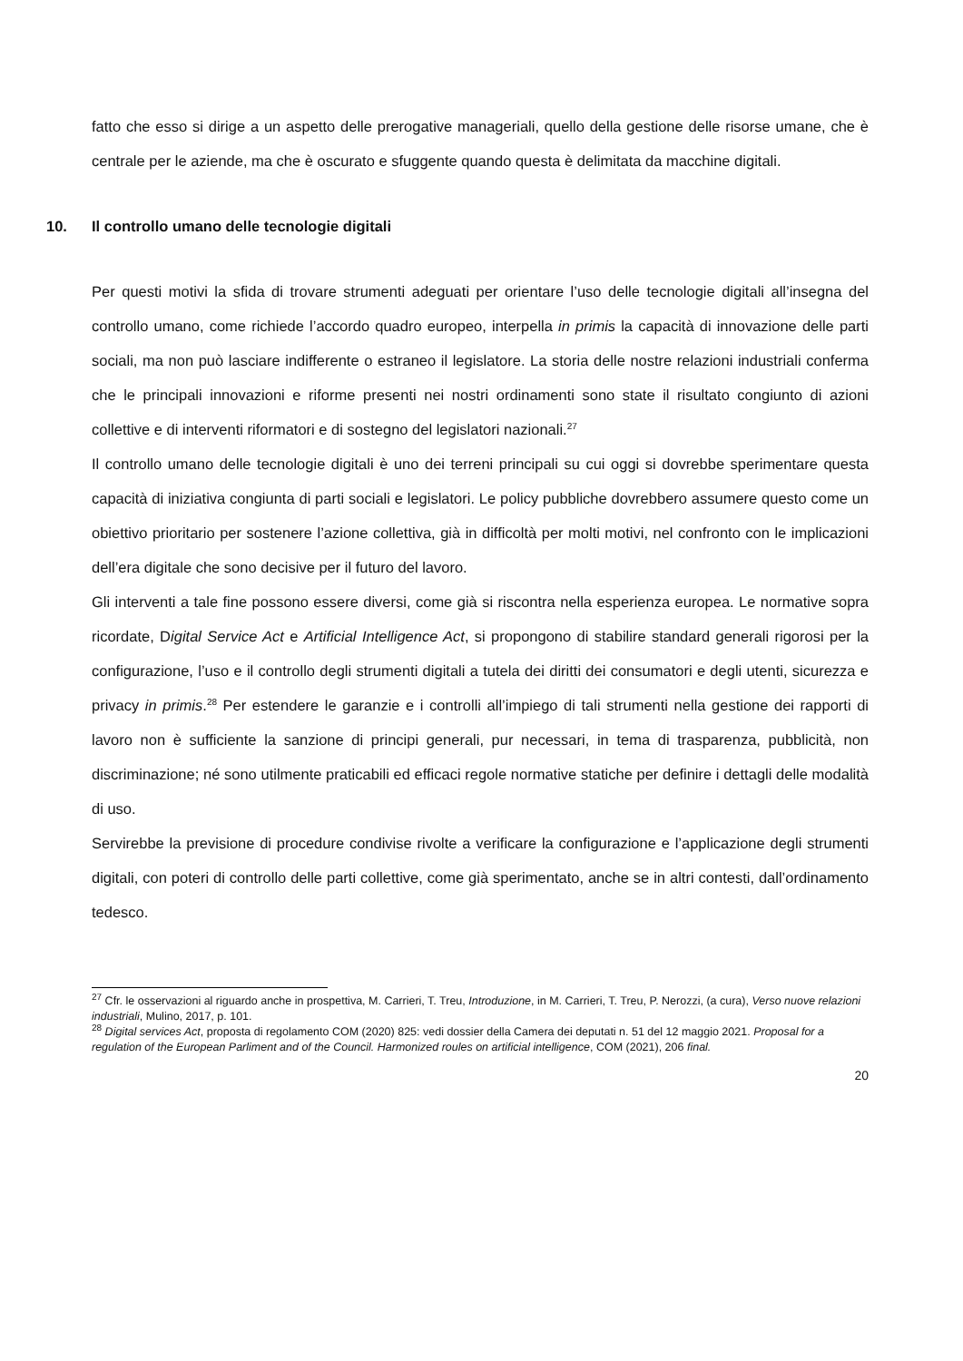fatto che esso si dirige a un aspetto delle prerogative manageriali, quello della gestione delle risorse umane, che è centrale per le aziende, ma che è oscurato e sfuggente quando questa è delimitata da macchine digitali.
10. Il controllo umano delle tecnologie digitali
Per questi motivi la sfida di trovare strumenti adeguati per orientare l’uso delle tecnologie digitali all’insegna del controllo umano, come richiede l’accordo quadro europeo, interpella in primis la capacità di innovazione delle parti sociali, ma non può lasciare indifferente o estraneo il legislatore. La storia delle nostre relazioni industriali conferma che le principali innovazioni e riforme presenti nei nostri ordinamenti sono state il risultato congiunto di azioni collettive e di interventi riformatori e di sostegno del legislatori nazionali.<sup>27</sup>
Il controllo umano delle tecnologie digitali è uno dei terreni principali su cui oggi si dovrebbe sperimentare questa capacità di iniziativa congiunta di parti sociali e legislatori. Le policy pubbliche dovrebbero assumere questo come un obiettivo prioritario per sostenere l’azione collettiva, già in difficoltà per molti motivi, nel confronto con le implicazioni dell’era digitale che sono decisive per il futuro del lavoro.
Gli interventi a tale fine possono essere diversi, come già si riscontra nella esperienza europea. Le normative sopra ricordate, Digital Service Act e Artificial Intelligence Act, si propongono di stabilire standard generali rigorosi per la configurazione, l’uso e il controllo degli strumenti digitali a tutela dei diritti dei consumatori e degli utenti, sicurezza e privacy in primis.<sup>28</sup> Per estendere le garanzie e i controlli all’impiego di tali strumenti nella gestione dei rapporti di lavoro non è sufficiente la sanzione di principi generali, pur necessari, in tema di trasparenza, pubblicità, non discriminazione; né sono utilmente praticabili ed efficaci regole normative statiche per definire i dettagli delle modalità di uso.
Servirebbe la previsione di procedure condivise rivolte a verificare la configurazione e l’applicazione degli strumenti digitali, con poteri di controllo delle parti collettive, come già sperimentato, anche se in altri contesti, dall’ordinamento tedesco.
<sup>27</sup> Cfr. le osservazioni al riguardo anche in prospettiva, M. Carrieri, T. Treu, Introduzione, in M. Carrieri, T. Treu, P. Nerozzi, (a cura), Verso nuove relazioni industriali, Mulino, 2017, p. 101.
<sup>28</sup> Digital services Act, proposta di regolamento COM (2020) 825: vedi dossier della Camera dei deputati n. 51 del 12 maggio 2021. Proposal for a regulation of the European Parliment and of the Council. Harmonized roules on artificial intelligence, COM (2021), 206 final.
20